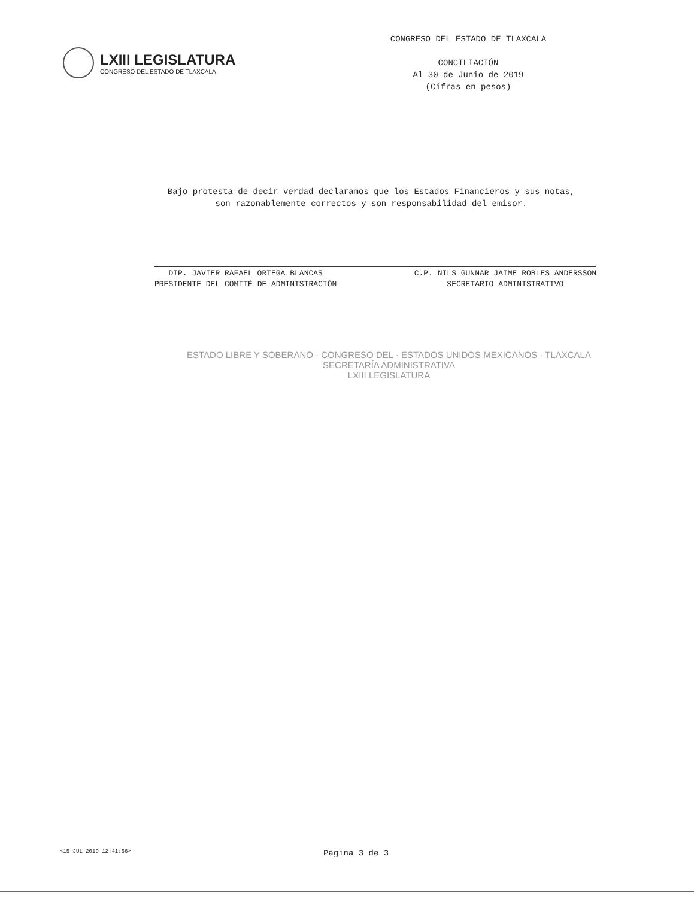LXIII LEGISLATURA
CONGRESO DEL ESTADO DE TLAXCALA
CONGRESO DEL ESTADO DE TLAXCALA
CONCILIACIÓN
Al 30 de Junio de 2019
(Cifras en pesos)
Bajo protesta de decir verdad declaramos que los Estados Financieros y sus notas,
son razonablemente correctos y son responsabilidad del emisor.
DIP. JAVIER RAFAEL ORTEGA BLANCAS
PRESIDENTE DEL COMITÉ DE ADMINISTRACIÓN
C.P. NILS GUNNAR JAIME ROBLES ANDERSSON
SECRETARIO ADMINISTRATIVO
ESTADO LIBRE Y SOBERANO · CONGRESO DEL · ESTADOS UNIDOS MEXICANOS · TLAXCALA
SECRETARÍA ADMINISTRATIVA
LXIII LEGISLATURA
<15 JUL 2019 12:41:56> Página 3 de 3